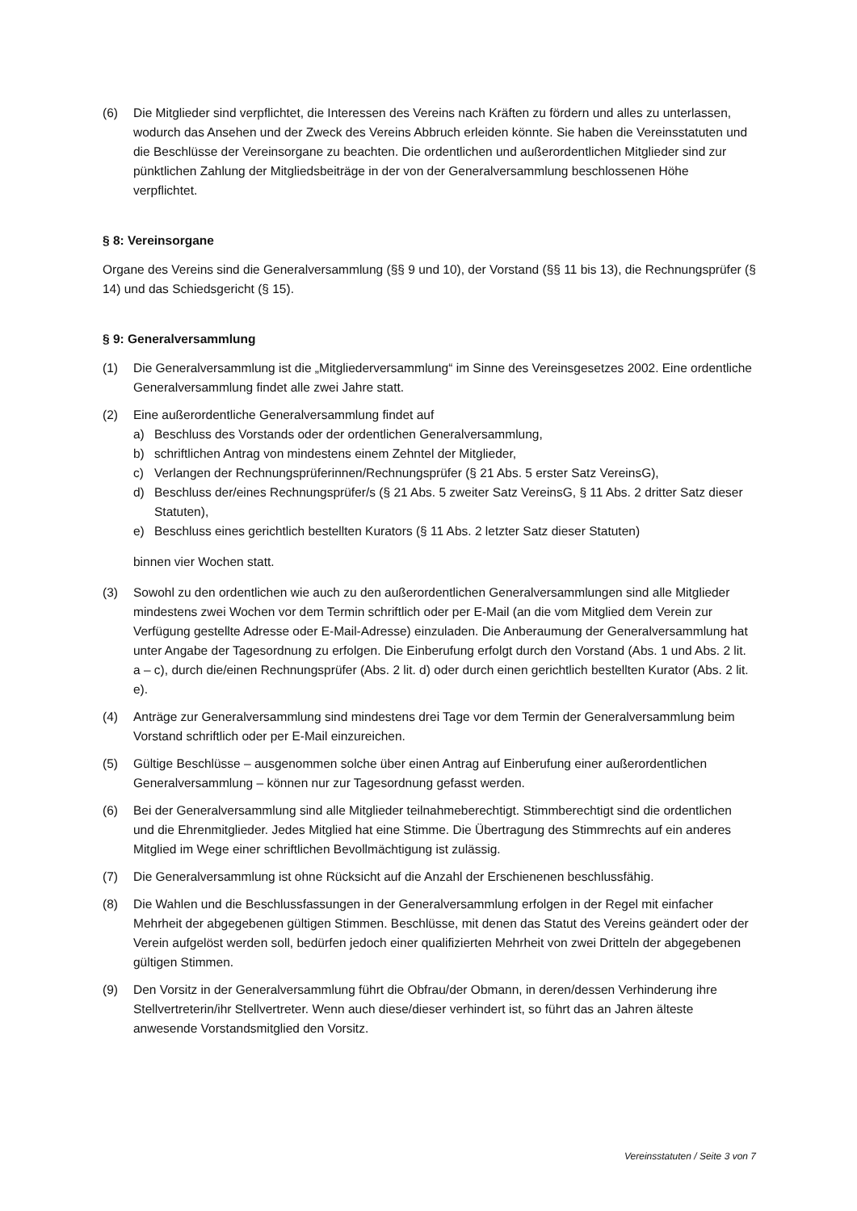(6) Die Mitglieder sind verpflichtet, die Interessen des Vereins nach Kräften zu fördern und alles zu unterlassen, wodurch das Ansehen und der Zweck des Vereins Abbruch erleiden könnte. Sie haben die Vereinsstatuten und die Beschlüsse der Vereinsorgane zu beachten. Die ordentlichen und außerordentlichen Mitglieder sind zur pünktlichen Zahlung der Mitgliedsbeiträge in der von der Generalversammlung beschlossenen Höhe verpflichtet.
§ 8: Vereinsorgane
Organe des Vereins sind die Generalversammlung (§§ 9 und 10), der Vorstand (§§ 11 bis 13), die Rechnungsprüfer (§ 14) und das Schiedsgericht (§ 15).
§ 9: Generalversammlung
(1) Die Generalversammlung ist die „Mitgliederversammlung“ im Sinne des Vereinsgesetzes 2002. Eine ordentliche Generalversammlung findet alle zwei Jahre statt.
(2) Eine außerordentliche Generalversammlung findet auf
a) Beschluss des Vorstands oder der ordentlichen Generalversammlung,
b) schriftlichen Antrag von mindestens einem Zehntel der Mitglieder,
c) Verlangen der Rechnungsprüferinnen/Rechnungsprüfer (§ 21 Abs. 5 erster Satz VereinsG),
d) Beschluss der/eines Rechnungsprüfer/s (§ 21 Abs. 5 zweiter Satz VereinsG, § 11 Abs. 2 dritter Satz dieser Statuten),
e) Beschluss eines gerichtlich bestellten Kurators (§ 11 Abs. 2 letzter Satz dieser Statuten)
binnen vier Wochen statt.
(3) Sowohl zu den ordentlichen wie auch zu den außerordentlichen Generalversammlungen sind alle Mitglieder mindestens zwei Wochen vor dem Termin schriftlich oder per E-Mail (an die vom Mitglied dem Verein zur Verfügung gestellte Adresse oder E-Mail-Adresse) einzuladen. Die Anberaumung der Generalversammlung hat unter Angabe der Tagesordnung zu erfolgen. Die Einberufung erfolgt durch den Vorstand (Abs. 1 und Abs. 2 lit. a – c), durch die/einen Rechnungsprüfer (Abs. 2 lit. d) oder durch einen gerichtlich bestellten Kurator (Abs. 2 lit. e).
(4) Anträge zur Generalversammlung sind mindestens drei Tage vor dem Termin der Generalversammlung beim Vorstand schriftlich oder per E-Mail einzureichen.
(5) Gültige Beschlüsse – ausgenommen solche über einen Antrag auf Einberufung einer außerordentlichen Generalversammlung – können nur zur Tagesordnung gefasst werden.
(6) Bei der Generalversammlung sind alle Mitglieder teilnahmeberechtigt. Stimmberechtigt sind die ordentlichen und die Ehrenmitglieder. Jedes Mitglied hat eine Stimme. Die Übertragung des Stimmrechts auf ein anderes Mitglied im Wege einer schriftlichen Bevollmächtigung ist zulässig.
(7) Die Generalversammlung ist ohne Rücksicht auf die Anzahl der Erschienenen beschlussfähig.
(8) Die Wahlen und die Beschlussfassungen in der Generalversammlung erfolgen in der Regel mit einfacher Mehrheit der abgegebenen gültigen Stimmen. Beschlüsse, mit denen das Statut des Vereins geändert oder der Verein aufgelöst werden soll, bedürfen jedoch einer qualifizierten Mehrheit von zwei Dritteln der abgegebenen gültigen Stimmen.
(9) Den Vorsitz in der Generalversammlung führt die Obfrau/der Obmann, in deren/dessen Verhinderung ihre Stellvertreterin/ihr Stellvertreter. Wenn auch diese/dieser verhindert ist, so führt das an Jahren älteste anwesende Vorstandsmitglied den Vorsitz.
Vereinsstatuten / Seite 3 von 7